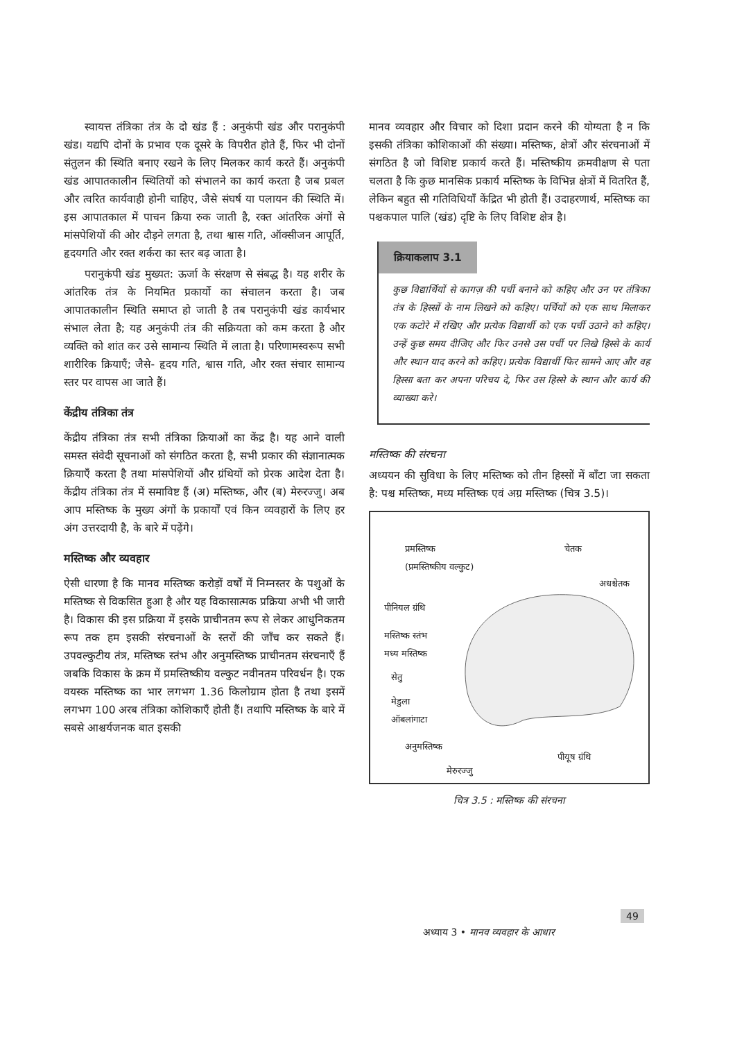स्वायत्त तंत्रिका तंत्र के दो खंड हैं : अनुकंपी खंड और परानुकंपी खंड। यद्यपि दोनों के प्रभाव एक दूसरे के विपरीत होते हैं, फिर भी दोनों संतुलन की स्थिति बनाए रखने के लिए मिलकर कार्य करते हैं। अनुकंपी खंड आपातकालीन स्थितियों को संभालने का कार्य करता है जब प्रबल और त्वरित कार्यवाही होनी चाहिए, जैसे संघर्ष या पलायन की स्थिति में। इस आपातकाल में पाचन क्रिया रुक जाती है, रक्त आंतरिक अंगों से मांसपेशियों की ओर दौड़ने लगता है, तथा श्वास गति, ऑक्सीजन आपूर्ति, हृदयगति और रक्त शर्करा का स्तर बढ़ जाता है।
परानुकंपी खंड मुख्यत: ऊर्जा के संरक्षण से संबद्ध है। यह शरीर के आंतरिक तंत्र के नियमित प्रकार्यो का संचालन करता है। जब आपातकालीन स्थिति समाप्त हो जाती है तब परानुकंपी खंड कार्यभार संभाल लेता है; यह अनुकंपी तंत्र की सक्रियता को कम करता है और व्यक्ति को शांत कर उसे सामान्य स्थिति में लाता है। परिणामस्वरूप सभी शारीरिक क्रियाएँ; जैसे- हृदय गति, श्वास गति, और रक्त संचार सामान्य स्तर पर वापस आ जाते हैं।
केंद्रीय तंत्रिका तंत्र
केंद्रीय तंत्रिका तंत्र सभी तंत्रिका क्रियाओं का केंद्र है। यह आने वाली समस्त संवेदी सूचनाओं को संगठित करता है, सभी प्रकार की संज्ञानात्मक क्रियाएँ करता है तथा मांसपेशियों और ग्रंथियों को प्रेरक आदेश देता है। केंद्रीय तंत्रिका तंत्र में समाविष्ट हैं (अ) मस्तिष्क, और (ब) मेरुरज्जु। अब आप मस्तिष्क के मुख्य अंगों के प्रकार्यों एवं किन व्यवहारों के लिए हर अंग उत्तरदायी है, के बारे में पढ़ेंगे।
मस्तिष्क और व्यवहार
ऐसी धारणा है कि मानव मस्तिष्क करोड़ों वर्षों में निम्नस्तर के पशुओं के मस्तिष्क से विकसित हुआ है और यह विकासात्मक प्रक्रिया अभी भी जारी है। विकास की इस प्रक्रिया में इसके प्राचीनतम रूप से लेकर आधुनिकतम रूप तक हम इसकी संरचनाओं के स्तरों की जाँच कर सकते हैं। उपवल्कुटीय तंत्र, मस्तिष्क स्तंभ और अनुमस्तिष्क प्राचीनतम संरचनाएँ हैं जबकि विकास के क्रम में प्रमस्तिष्कीय वल्कुट नवीनतम परिवर्धन है। एक वयस्क मस्तिष्क का भार लगभग 1.36 किलोग्राम होता है तथा इसमें लगभग 100 अरब तंत्रिका कोशिकाएँ होती हैं। तथापि मस्तिष्क के बारे में सबसे आश्चर्यजनक बात इसकी
मानव व्यवहार और विचार को दिशा प्रदान करने की योग्यता है न कि इसकी तंत्रिका कोशिकाओं की संख्या। मस्तिष्क, क्षेत्रों और संरचनाओं में संगठित है जो विशिष्ट प्रकार्य करते हैं। मस्तिष्कीय क्रमवीक्षण से पता चलता है कि कुछ मानसिक प्रकार्य मस्तिष्क के विभिन्न क्षेत्रों में वितरित हैं, लेकिन बहुत सी गतिविधियाँ केंद्रित भी होती हैं। उदाहरणार्थ, मस्तिष्क का पश्चकपाल पालि (खंड) दृष्टि के लिए विशिष्ट क्षेत्र है।
क्रियाकलाप 3.1
कुछ विद्यार्थियों से कागज़ की पर्ची बनाने को कहिए और उन पर तंत्रिका तंत्र के हिस्सों के नाम लिखने को कहिए। पर्चियों को एक साथ मिलाकर एक कटोरे में रखिए और प्रत्येक विद्यार्थी को एक पर्ची उठाने को कहिए। उन्हें कुछ समय दीजिए और फिर उनसे उस पर्ची पर लिखे हिस्से के कार्य और स्थान याद करने को कहिए। प्रत्येक विद्यार्थी फिर सामने आए और वह हिस्सा बता कर अपना परिचय दे, फिर उस हिस्से के स्थान और कार्य की व्याख्या करे।
मस्तिष्क की संरचना
अध्ययन की सुविधा के लिए मस्तिष्क को तीन हिस्सों में बाँटा जा सकता है: पश्च मस्तिष्क, मध्य मस्तिष्क एवं अग्र मस्तिष्क (चित्र 3.5)।
प्रमस्तिष्क
(प्रमस्तिष्कीय वल्कुट)
चेतक
अधश्चेतक
पीनियल ग्रंथि
मस्तिष्क स्तंभ
मध्य मस्तिष्क
सेतु
मेडुला
ऑबलांगाटा
अनुमस्तिष्क
पीयूष ग्रंथि
मेरुरज्जु
चित्र 3.5 : मस्तिष्क की संरचना
अध्याय 3 • मानव व्यवहार के आधार
49